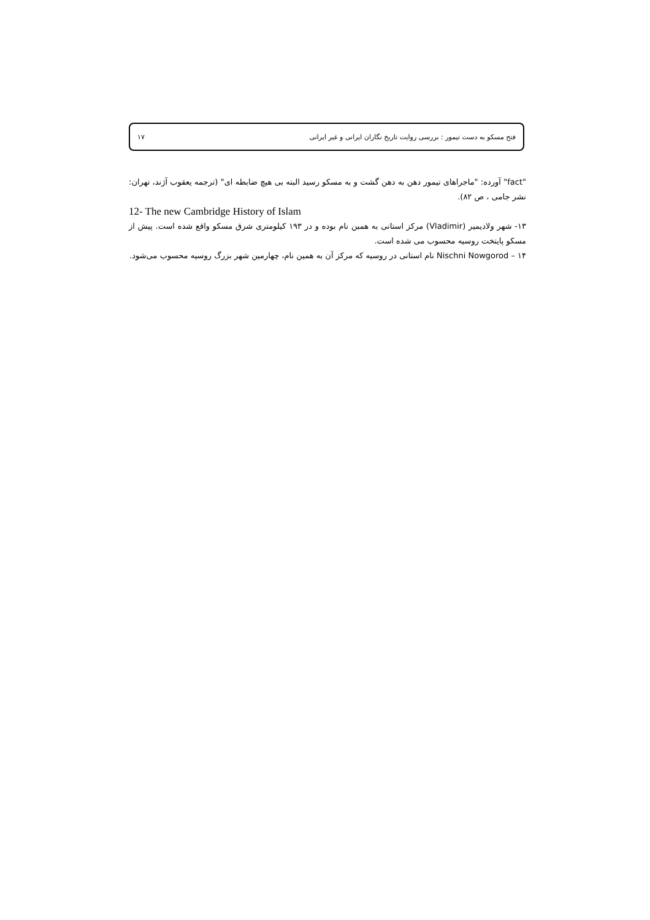فتح مسکو به دست تیمور : بررسی روایت تاریخ نگاران ایرانی و غیر ایرانی ۱۷
"fact" آورده: "ماجراهای تیمور دهن به دهن گشت و به مسکو رسید البته بی هیچ ضابطه ای" (ترجمه یعقوب آژند، تهران: نشر جامی ، ص ۸۲).
12- The new Cambridge History of Islam
۱۳- شهر ولادیمیر (Vladimir) مرکز استانی به همبن نام بوده و در ۱۹۳ کیلومتری شرق مسکو واقع شده است. پیش از مسکو پایتخت روسیه محسوب می شده است.
۱۴ – Nischni Nowgorod نام استانی در روسیه که مرکز آن به همین نام، چهارمین شهر بزرگ روسیه محسوب می‌شود.